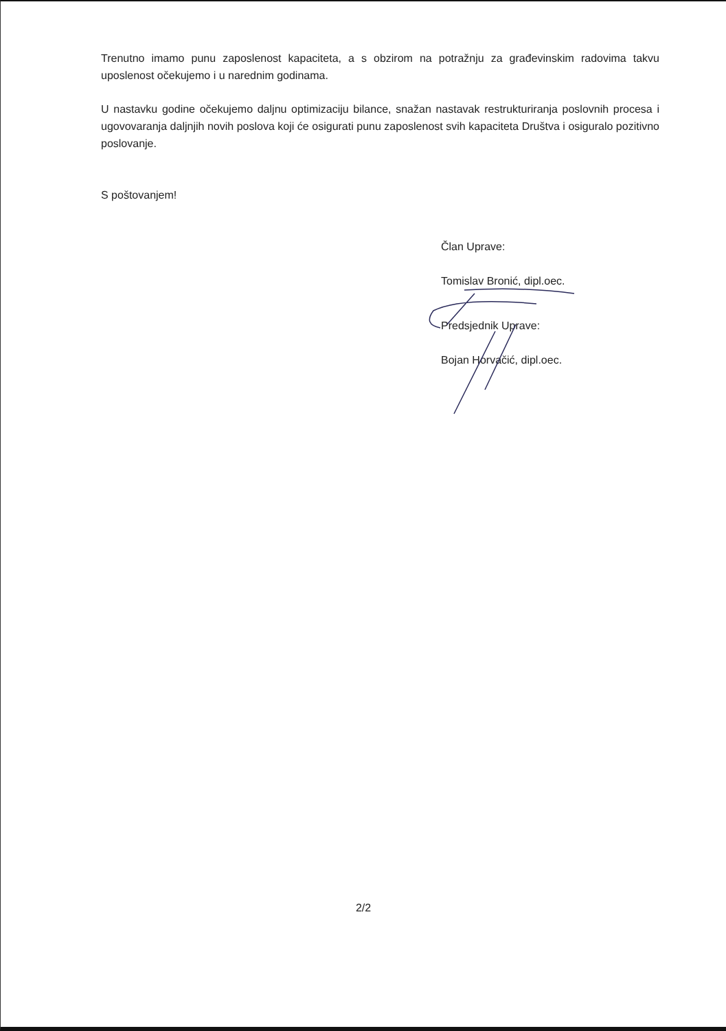Trenutno imamo punu zaposlenost kapaciteta, a s obzirom na potražnju za građevinskim radovima takvu uposlenost očekujemo i u narednim godinama.
U nastavku godine očekujemo daljnu optimizaciju bilance, snažan nastavak restrukturiranja poslovnih procesa i ugovovaranja daljnjih novih poslova koji će osigurati punu zaposlenost svih kapaciteta Društva i osiguralo pozitivno poslovanje.
S poštovanjem!
Član Uprave:
Tomislav Bronić, dipl.oec.
Predsjednik Uprave:
Bojan Horvačić, dipl.oec.
2/2